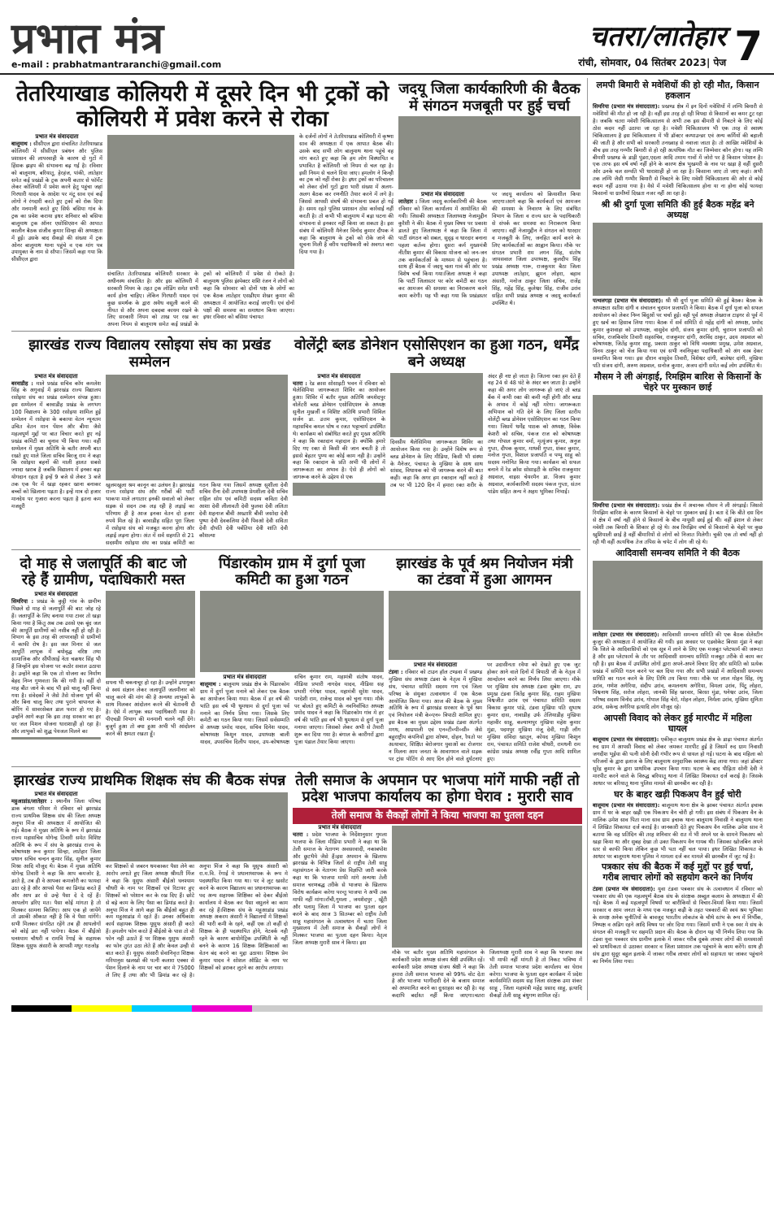प्रभात मंत्र
e-mail : prabhatmantraranchi@gmail.com
चतरा/लातेहार
रांची, सोमवार, 04 सितंबर 2023| पेज
7
तेतरियाखाड कोलियरी में दूसरे दिन भी ट्रकों को कोलियरी में प्रवेश करने से रोका
प्रभात मंत्र संवाददाता
बालूमाथ : सीसीएल द्वारा संचालित तेतरियाखाड कोलियरी में सीसीएल प्रबंधन और पुलिस प्रशासन की लापरवाही के कारण दो गुटों में हिंसक झड़प की संभावना बढ़ गई है। रविवार को बालूमाथ, बरियातू, हेरहंज, पांकी, लातेहार समेत कई प्रखंडों के ट्रक अपनी कतार से फॉर्मेट लेकर कोलियरी में प्रवेश करने हेतु पहुंचा जहां गिरधारी यादव के आदेश पर मंटू साव एवं कई लोगो ने रंगदारी करते हुए ट्रकों को रोक दिया और मनमानी करते हुए सिर्फ बसिया गांव के ट्रक का प्रवेश कराया इधर शनिवार को बसिया बालूमाथ ट्रक ऑनर एसोसिएशन की आपात कालीन बैठक संजीव कुमार सिन्हा की अध्यक्षता में हुई। उसके बाद सैकड़ो की संख्या में ट्रक ओनर बालूमाथ थाना पहुंचे व एक मांग पत्र उपायुक्त के नाम से सौपा। जिसमें कहा गया कि सीसीएल द्वारा
संचालित तेतरियाखाड कोलियरी सरकार के अधीनस्थ संचालित है। और इस कोलियरी में सरकारी नियम के तहत ट्रक लोडिंग समेत सभी कार्य होना चाहिए। लेकिन गिरधारी यादव एवं कुछ समर्थक के द्वारा अवैध वसूली करने की नीयत से और अपना दबदबा कायम रखने के लिए सरकारी नियम को ताख पर रख कर अपना नियम से बालूमाथ समेत कई प्रखंडों के ट्रकों को कोलियरी में प्रवेश से रोकते है। बालूमाथ पुलिस इंस्पेक्टर शशि रंजन ने लोगों को कहा कि सोमवार को दोनों पक्ष के लोगों का एक बैठक लातेहार एसडीएम शेखर कुमार की अध्यक्षता में आयोजित कराई जाएगी। एवं दोनों पक्षों की समस्या का समाधान किया जाएगा। इधर रविवार को बसिया पंचायत
के दर्जनों लोगों ने तेतरियाखाड कोलियरी में कृष्णा साव की अध्यक्षता में एक आपात बैठक की। उसके बाद सभी लोग बालूमाथ थाना पहुंचे वह मांग करते हुए कहा कि हम लोग विस्थापित व प्रभावित है कोलियरी जो नियम से चल रहा है। इसी नियम से चलने दिया जाए। हमलोग ने किन्ही का ट्रक को नहीं रोका है। इधर ट्रकों का परिचालन को लेकर दोनों गुटों द्वारा भारी संख्या में अलग-अलग बैठक कर रणनीति तैयार करने में लगे है। जिससे आपसी संघर्ष की संभावना प्रबल हो गई है। समय रहते पुलिस प्रशासन ठोस कार्रवाई नहीं करती है। तो कभी भी बालूमाथ में बड़ा घटना की संभावना से इनकार नहीं किया जा सकता है। इस संबंध में कोलियरी मैनेजर विनोद कुमार दीपक ने कहा कि बालूमाथ के ट्रकों को रोके जाने की सूचना मिली है वरीय पदाधिकारी को अवगत करा दिया गया है।
जदयू जिला कार्यकारिणी की बैठक में संगठन मजबूती पर हुई चर्चा
प्रभात मंत्र संवाददाता
लातेहार : जिला जदयू कार्यकारिणी की बैठक रविवार को जिला कार्यालय में आयोजित की गयी। जिसकी अध्यक्षता जिलाध्यक्ष नेजामुद्दीन कुरैशी ने की। बैठक में मुख्य विषय पर प्रकाश डालते हुए जिलाध्यक्ष ने कहा कि जिला में पार्टी संगठन को सबल, सुदृढ़ व धारदार बनाना पहला कर्तव्य होगा। दूसरा कर्म मुख्यमंत्री नीतीश कुमार की विकास योजना को जन-जन तक कार्यकर्ताओं के माध्यम से पहुंचाना है।साथ हीं बैठक में जदयू चला गावं की ओर पर विशेष चर्चा किया गया।जिला अध्यक्ष ने कहा कि पार्टी जिलास्तर पर कोर कमेटी का गठन कर आमजन की समस्या का निराकरण करने काम करेगी। यह भी कहा गया कि प्रखंडस्तर पर जदयू कार्यालय को क्रियाशील किया जाएगा।आगे कहा कि कार्यकर्ता एवं आमजन की समस्या के निवारण के लिए संबंधित विभाग के जिला व राज्य स्तर के पदाधिकारी से संपर्क कर समस्या का निराकरण किया जाएगा। वहीं नेजामुद्दीन ने संगठन को धारदार व मजबूती के लिए, जनहित कार्य करने के लिए कार्यकर्ताओं का आह्वान किया। मौके पर संगठन प्रभारी राम लगन सिंह, संतोष जायसवाल जिला उपाध्यक्ष, कुलदीप सिंह प्रखंड अध्यक्ष गारू, राजकुमार बैठा जिला उपाध्यक्ष लातेहार, झुमन लोहरा, बहाव अंसारी, मनोज ठाकुर जिला सचिव, राजेंद्र सिंह, महेंद्र सिंह, कुलेश्वर सिंह, राजीव उरांव सहित सभी प्रखंड अध्यक्ष व जदयू कार्यकर्ता उपस्थित थे।
झारखंड राज्य विद्यालय रसोइया संघ का प्रखंड सम्मेलन
प्रभात मंत्र संवाददाता
बरवाडीह : माले प्रखंड सचिव कॉम कमलेश सिंह के अगुवाई में झारखंड राज्य विद्यालय रसोइया संघ का प्रखंड सम्मेलन संपन्न हुआ। इस सम्मेलन में बरवाडीह प्रखंड के लगभग 100 विद्यालय के 300 रसोइया शामिल हुई सम्मेलन में रसोइया के बकाया वेतन न्यूनतम उचित वेतन मान पेंशन और बीमा जैसे महत्वपूर्ण मुद्दों पर बात विचार करते हुए नई प्रखंड कमिटी का चुनाव भी किया गया। वहीं सम्मेलन में मुख्य अतिथि के बतौर अपनी बात रखते हुए माले जिला सचिव बिरजू राम ने कहा कि रसोइया बहनों की माली हालत सबसे ज्यादा खराब है जबकि विद्यालय में इनका बड़ा योगदान रहता है इन्हें 9 बजे से लेकर 3 बजे तक एक पैर में खड़ा रहकर खाना बनाकर बच्चों को खिलाना पड़ता है। इन्हें मात्र दो हजार मानदेय पर गुजारा करना पड़ता है इतना कम मजदूरी
खुलमखुला श्रम कानून का उलंघन है। झारखंड राज्य रसोइया संघ और गरीबों की पार्टी भाकपा माले लगातार इनकी सवालो को लेकर सड़क से सदन तक लड़ रही है लड़ाई का परिणाम ही है आज इनका वेतन दो हजार रुपये मिल रहे है। बरवाडीह सहित पूरा जिला में रसोइया संघ को मजबूत करना होगा और लड़ाई लड़ना होगा। अंत में सर्व सहमति से 21 सदस्यीय रसोइया संघ का प्रखंड कमिटी का गठन किया गया जिसमें अध्यक्ष सुशीला देवी सचिव रीना देवी उपाध्यक्ष प्रेमशीला देवी सचिव राहिल सोय एवं कमिटी सदस्य कविता देवी आशा देवी लीलावती देवी फुलवा देवी ललिता देवी शहनाज बीवी अख्तारि बीवी जसोदा देवी पुष्पा देवी देवकलिया देवी पिवओ देवी सविता देवी दौपति देवी पर्बतिया देवी शांति देवी कौशल्या
वोलेंट्री ब्लड डोनेशन एसोसिएशन का हुआ गठन, धर्मेंद्र बने अध्यक्ष
प्रभात मंत्र संवाददाता
चतरा : रेड क्रास सोसाइटी भवन में रविवार को थेलेसिमिया जागरूकता शिविर का आयोजन हुआ। शिविर में बतौर मुख्य अतिथि जमशेदपुर वोलेंटरी ब्लड डोनेशन एसोसिएशन के अध्यक्ष सुनील मुखर्जी व विशिष्ट अतिथि प्रभारी सिविल सर्जन डा. उत्तम कुमार, एसोसिएशन के महासचिव कमल घोष व रजत भट्टाचार्य उपस्थित थे। कार्यक्रम को संबोधित करते हुए मुख्य अतिथि ने कहा कि रक्तदान महादान है। क्योंकि हमारे दिए गए रक्त से किसी की जान बचती है तो इससे बेहतर पुण्य का कोई काम नही है। उन्होंने कहा कि रक्तदान के प्रति अभी भी लोगों में जागरूकता का अभाव है। ऐसे ही लोगों को जागरूक करने के उद्देश्य से एक
दिवसीय थेलेसिमिया जागरूकता शिविर का आयोजन किया गया है। उन्होंने विशेष रूप से ब्लड डोनेशन के लिए मीडिया, किसी भी संस्था के मैनेजर, पंचायत के मुखिया के साथ साथ सांसद, विधायक को भी जागरूक करने की बात कही। कहा कि अगर हम रक्तदान नहीं करते हैं तब पर भी 120 दिन में हमारा रक्त शरीर के अंदर ही नष्ट हो जाता है। जितना रक्त हम देते हैं वह 24 से 48 घंटे के अंदर बन जाता है। उन्होंने कहा की अगर लोग जागरूक हो जाएं तो ब्लड बैंक में कभी रक्त की कमी नहीं होगी और ब्लड के अभाव में कोई नहीं मरेगा। जागरूकता अभियान को गति देने के लिए जिला स्तरीय वोलेंट्री ब्लड डोनेशन एसोसिएशन का गठन किया गया। जिसमें धर्मेंद्र पाठक को अध्यक्ष, विवेक केशरी को सचिव, पंकज राज को कोषाध्यक्ष तथा गोपाल कुमार वर्मा, मृत्युंजय कुमार, अनुज गुप्ता, दीपक कुमार, माधवी गुप्ता, शंकर कुमार, मनोज गुप्ता, विशाल प्रजापति व पप्पू साहू को सदस्य मनोनित किया गया। कार्यक्रम को सफल बनाने में रेड क्रॉस सोसाइटी के सचिव राजकुमार अग्रवाल, वाइस चेयरमैन डा. विजय कुमार अग्रवाल, कार्यकारिणी सदस्य पंकज गुप्ता, संतन पांडेय सहित अन्य ने अहम भूमिका निभाई।
दो माह से जलापूर्ति की बाट जो रहे हैं ग्रामीण, पदाधिकारी मस्त
प्रभात मंत्र संवाददाता
सिमरिया : प्रखंड के कुट्ठी गांव के ग्रामीण पिछले दो माह से जलापूर्ति की बाट जोह रहे हैं। जलापूर्ति के लिए बनाया गया टावर तो खड़ा किया गया है किंतु अब तक उससे एक बूंद जल की आपूर्ति ग्रामीणों को नसीब नहीं हो रही है। विभाग के इस तरह की लापरवाही से ग्रामीणों में काफी रोष है। इस जल मिनार से जल आपूर्ति लाभुक में बयोवृद्ध वरिष्ठ तथा सामाजिक और सीपीआई नेता चक्रधर सिंह भी हैं जिन्होंने इस योजना पर कठोर सवाल उठाया है। उन्होंने कहा कि एक तो योजना का निर्माण बेहद निम्न गुणवत्ता कि की गयी है। वहीं दो माह बीत जाने के बाद भी इसे चालू नहीं किया गया है। संवेदकों ने जैसे तैसे योजना पूर्ण की और बिना चालू किए तथा पुराने चापानल के बोरिंग में सावरसेबल डाल फरार हो गए है। उन्होंने आगे कहा कि इस तरह सरकार का हर घर जल मिशन योजना धाराशाही हो रहा है। और लाभुकों को शुद्ध पेयजल मिलने का
सपना भी चकनाचूर हो रहा है। उन्होंने उपायुक्त से स्वयं संज्ञान लेकर जलापूर्ति जलमीनार को चालू करने की मांग की है अन्यथा लाभुकों के साथ मिलकर आंदोलन करने की चेतावनी दी है। ऐसे में लाभुक त्रस्त पदाधिकारी मस्त है। पीएचडी विभाग की मनमानी चलने नहीं देंगे। बुजुर्ग हुआ तो क्या हुआ अभी भी आंदोलन करने की क्षमता रखता हूँ।
पिंडारकोम ग्राम में दुर्गा पूजा कमिटी का हुआ गठन
प्रभात मंत्र संवाददाता
बालूमाथ : बालूमाथ प्रखंड क्षेत्र के पिंडारकोम ग्राम में दुर्गा पूजा मनाने को लेकर एक बैठक का आयोजन किया गया। बैठक में हर वर्ष की भांति इस वर्ष भी धूमधाम से दुर्गा पूजा पर्व मनाने का निर्णय लिया गया। जिसके लिए कमेटी का गठन किया गया। जिसमें सर्वसम्मति से अध्यक्ष प्रमोद यादव, सचिव दिनेश यादव, कोषाध्यक्ष किशुन यादव, उपाध्यक्ष बाली यादव, उपसचिव दिलीप यादव, उप-कोषाध्यक्ष सचिन कुमार राम, महामंत्री संतोष यादव, मीडिया प्रभारी नागदेव यादव, मीडिया सह प्रभारी गंगेश्वर यादव, महामंत्री सुरेश यादव, परदेशी राम, राजेन्द्र यादव को चुना गया। मौके पर बोलते हुए कमिटी के नवनिर्वाचित अध्यक्ष प्रमोद यादव ने कहा कि पिंडारकोम गांव मे हर वर्ष की भांति इस वर्ष भी धूमधाम से दुर्गा पूजा मनाया जाएगा। जिसको लेकर अभी से तैयारी शुरू कर दिया गया है। बंगाल के कारीगरों द्वारा पूजा पंडाल तैयार किया जाएगा।
झारखंड के पूर्व श्रम नियोजन मंत्री का टंडवा में हुआ आगमन
प्रभात मंत्र संवाददाता
टंडवा : रविवार को टाउन हॉल टण्डवा में प्रखण्ड मुखिया संघ अध्यक्ष टंडवा के नेतृत्व में मुखिया संघ, पंचायत समिति सदस्य गण एवं जिला परिषद के संयुक्त तत्वावधान में एक बैठक आयोजित किया गया। आज की बैठक के मुख्य अतिथि के रूप में झारखंड सरकार के पूर्व श्रम एवं नियोजन मंत्री के०एन० त्रिपाठी शामिल हुए। इस बैठक का मुख्य उद्देश्य प्रखंड टंडवा अंतर्गत मगध, आम्रपाली एवं एन०टी०पी०सी० जैसे बहुराष्ट्रीय कंपनियों द्वारा शोषण, दोहन, रैयतो पर अत्याचार, शिक्षित बेरोजगार युवाओं का रोजगार न मिलना आम जनता के आवागमन वाले सड़क पर ट्रांस पोटिंग से आए दिन होने वाले दुर्घटनाएं पर उदासीनता रवैया को देखते हुए एक जुट होकर आने वाले दिनों में त्रिपाठी जी के नेतृत्व में आन्दोलन करने का निर्णय लिया जाएगा। मौके पर मुखिया संघ अध्यक्ष टंडवा सुबेश राम, उप प्रमुख टंडवा जितेंद्र कुमार सिंह, राहम मुखिया विश्वजीत उरांव एवं पंचायत समिति सदस्य विकास कुमार पांडे, टंडवा मुखिया पति सुभाष कुमार दास, नावाडीह उर्फ तेलियाडीह मुखिया महावीर साहू, कल्याणपुर मुखिया महेश कुमार मुंडा, पदमपुर मुखिया मंजू देवी, गाड़ी लौंग मुखिया संविदा खातून, कोयद मुखिया किशुन राम, पंचायत समिति राजेश चौधरी, रामधनी राम कांग्रेस प्रखंड अध्यक्ष रवींद्र गुप्ता आदि शामिल हुए।
झारखंड राज्य प्राथमिक शिक्षक संघ की बैठक संपन्न
प्रभात मंत्र संवाददाता
महुआडांड/लातेहार : स्थानीय जिला परिषद डाक बंगला परिसर मे रविवार को झारखंड राज्य प्राथमिक शिक्षक संघ की जिला अध्यक्ष अनुपा मिंज की अध्यक्षता में आयोजित की गई। बैठक मे मुख्य अतिथि के रूप में झारखंड राज्य महासचिव योगेन्द्र तिवारी समेत विशिष्ट अतिथि के रूप में संघ के झारखंड राज्य के कोषाध्यक्ष रूव कुमार सिन्हा, लातेहार जिला प्रधान सचिव चन्दन कुमार सिंह, सुनील कुमार मिश्रा आदि मौजूद थे। बैठक में मुख्य अतिथि योगेन्द्र तिवारी ने कहा कि आप कमजोर है, डरते है, तब ही वे आपका कमजोरी का फायदा उठा रहे है और आपसे पैसा का डिमांड करते हैं और आप डर से उन्हे पैसा दे दे रहें हैं। आपलोग डरिए मत। पैसा कोई मांगता है तो मिलकर सामना किजिए। आप एक हो जायेंगे तो उसकी औकात नही है कि वे पैसा मांगेंगे। सभी मिलकर संगठित रहेंगे तब ही आपलोगों को कोई डरा नहीं पायेगा। बैठक में बीईओ घनश्याम चौधरी व रामवि रेंगाई के सहायक शिक्षक यूसुफ अंसारी के आपसी मधुर गठजोड़
कर शिक्षकों से जबरन धमकाकर पैसा लेने का आरोप लगाते हुए जिला अध्यक्ष श्रीमती मिंज ने कहा कि यूसुफ अंसारी बीईओ घनश्याम चौधरी के नाम पर शिक्षकों एवं रिटायर हुए शिक्षकों को परेशान कर के रख दिए हैं। छोटे से बड़े काम के लिए पैसा का डिमांड करते है। अनुपा मिंज ने आगे कहा कि बीईओ बहुत ही कम महुआडांड मे रहते हैं। उनका अधिकांश कार्य सहायक शिक्षक यूसुफ अंसारी ही करते हैं। हमलोग फोन करते हैं बीईओ के पास तो वो फोन नही उठाते हैं पर शिक्षक यूसुफ अंसारी का फोन तुरंत उठा लेते हैं और केवल उन्ही से बात करते हैं। यूसुफ अंसारी सेवानिवृत्त शिक्षक मरियानुस खलखो की पत्नी कलारा एक्का से पेंशन दिलाने के नाम पर चार बार मे 75000 ले लिए हैं तथा और भी डिमांड कर रहे है। अनुपा मिंज ने कहा कि यूसुफ अंसारी को रा.म.वि. रेंगाई मे प्रधानाध्यापक के रूप मे पदस्थापित किया गया था। पर वे लुट खसोट करने के कारण विद्यालय का प्रधानाध्यापक का पद अन्य सहायक शिक्षिका को देकर बीईओ कार्यालय मे बैठक कर पैसा वसुलने का काम कर रहे हैं।शिक्षक संघ के महुआडांड प्रखंड अध्यक्ष अकरम अंसारी ने विद्यालयों मे शिक्षकों की भारी कमी के रहने, कहीं एक तो कहीं दो शिक्षक के ही पदस्थापित होने, नेटवर्क नही रहने के कारण बायोमेट्रिक उपस्थिती के नहीं बनने के कारण 16 शिक्षक शिक्षिकाओं का वेतन बंद करने का मुद्दा उठाया। शिक्षक प्रेम कुमार यादव ने सोशल ऑडिट के नाम पर शिक्षकों को डराकर लुटने का आरोप लगाया।
तेली समाज के अपमान पर भाजपा मांगें माफी नहीं तो प्रदेश भाजपा कार्यालय का होगा घेराव : मुरारी साव
तेली समाज के सैकड़ों लोगों ने किया भाजपा का पुतला दहन
प्रभात मंत्र संवाददाता
चतरा : प्रदेश भाजपा के निर्देशानुसार गुमला भाजपा के जिला मीडिया प्रभारी ने कहा था कि तेली समाज के नेतागण अवसरवादी, नकाबपोश और छुटभैये जैसे हैं।इस अपमान के खिलाफ झारखंड के विभिन्न जिलों से राष्ट्रीय तेली साहू महासंगठन के नेतागण प्रेस विज्ञप्ति जारी करके कहा था कि भाजपा माफी मांगे अन्यथा तेली समाज चरणबद्ध तरीके से भाजपा के खिलाफ विरोध कार्यक्रम करेगा परन्तु भाजपा ने अभी तक माफी नहीं मांगा।राँची,गुमला , जमशेदपुर , खूँटी और पलामु जिला में भाजपा का पुतला दहन करने के बाद आज 3 सितम्बर को राष्ट्रीय तेली साहू महासंगठन के तत्वावधान में चतरा जिला मुख्यालय में तेली समाज के सैकड़ों लोगों ने मिलकर भाजपा का पुतला दहन किया। नेतृत्व जिला अध्यक्ष मुरारी साव ने किया। इस
मौके पर बतौर मुख्य अतिथि महासंगठन के कार्यकारी प्रदेश अध्यक्ष संजय श्रेष्ठी उपस्थित रहें। कार्यकारी प्रदेश अध्यक्ष संजय श्रेष्ठी ने कहा कि हमारा तेली समाज भाजपा को 99% वोट देता है और भाजपा भागीदारी देने के बजाय समाज को अपमानित करने का दुःसाहस कर रही है। यह कदापि बर्दाश्त नहीं किया जाएगा।चतरा जिलाध्यक्ष मुरारी साव ने कहा कि भाजपा अब भी माफी नहीं मांगती है तो निकट भविष्य में तेली समाज भाजपा प्रदेश कार्यालय का घेराव करेगा। भाजपा के पुतला दहन कार्यक्रम में प्रदेश कार्यसमिति सदस्य सह जिला संरक्षक उमा शंकर साहू , जिला महामंत्री महेंद्र प्रसाद साहू, इत्यादि सैकड़ों तेली साहू बंधुगण शामिल रहें।
लमपी बिमारी से मवेशियों की हो रही मौत, किसान हकलान
सिमरिया (प्रभात मंत्र संवाददाता): प्रखण्ड क्षेत्र में इन दिनों मवेशियों में लम्पि बिमारी से मवेशियों की मौत हो जा रही है। वहीं इस तरह हो रही विपदा से किसानों का कमर टूट रहा है। जबकि चतरा मवेशी चिकित्सालय से अभी तक इस बीमारी से निबटने के लिए कोई ठोस कदम नहीं उठाया जा रहा है। मवेशी चिकित्सालय भी एक तरह से स्वास्थ चिकित्सालय है इस चिकित्सालय में भी डॉक्टर कम्पाउन्डर एवं अन्य कर्मियों की बहाली की जाती है और सभी को सरकारी तनख्वाह से नवाजा जाता है। तो आखिर मवेशियों के बीच इस तरह गम्भीर बिमारी से हो रही अत्यधिक मौत का जिम्मेवार कौन होगा। यह लम्पि बीमारी प्रखण्ड के डाड़ी पुंडरा,एदला आदि तमाम गावों में जोरो पर है किसान परेशान है। एक तरफ इस वर्ष वर्षा नहीं होने के कारण क्षेत्र भुखमरी के नाव पर खड़ा है वहीं दुसरी ओर उनके चल सम्पति भी धाराशाही हो जा रहा है। किसाना जाए तो जाए कहां। अभी तक लम्पि जैसी गम्भीर बिमारी से निबटने के लिए मवेशी चिकित्सालय की ओर से कोई कदम नहीं उठाया गया है। वैसे में मवेशी चिकित्सालय होना या ना होना कोई फायदा किसानों या ग्रामीणों दिखता नजर नहीं आ रहा है।
श्री श्री दुर्गा पूजा समिति की हुई बैठक महेंद्र बने अध्यक्ष
पत्थलगड़ा (प्रभात मंत्र संवाददाता): श्री श्री दुर्गा पूजा समिति की हुई बैठक। बैठक के अध्यक्षता सतीश दांगी व संचालन चुरामन प्रजापति ने किया। बैठक में दुर्गा पूजा को सफल आयोजन को लेकर निम्न बिंदुओं पर चर्चा हुई। वही पूर्व अध्यक्ष लेखराज टाइगर से पूर्व में हुए खर्च का हिसाब लिया गया। बैठक में सर्व समिति से महेंद्र दांगी को अध्यक्ष, प्रमोद कुमार कुशवाहा को उपाध्यक्ष, वासुदेव दांगी, संजय कुमार दांगी, चुरामन प्रजापति को सचिव, राजकिशोर तिवारी सहसचिव, राजकुमार दांगी, अरविंद ठाकुर, उदय अग्रवाल को कोषाध्यक्ष, जितेंद्र कुमार साहू, प्रकाश ठाकुर को विधि व्यवस्था प्रमुख, उमेश अग्रवाल, विनय ठाकुर को चेंज किया गया एवं सभी नवनियुक्त पदाधिकारी को अंग वस्त्र देकर सम्मानित किया गया। इस दौरान वासुदेव तिवारी, विशेश्वर दांगी, बालेश्वर दांगी, मुखिया पति संजय दांगी, अरुण अग्रवाल, सनोज कुमार, अजय दांगी समेत कई लोग उपस्थित थे।
मौसम ने ली अंगड़ाई, रिमझिम बारिश से किसानों के चेहरे पर मुस्कान छाई
सिमरिया (प्रभात मंत्र संवाददाता): प्रखंड क्षेत्र में अचानक मौसम ने ली अंगड़ाई। जिससे रिमझिम बारिश के कारण किसानों के चेहरे पर मुस्कान छाई है। बता दें कि बीते दस दिन से क्षेत्र में वर्षा नहीं होने से किसानों के बीच मायूसी छाई हुई थी। वहीं इंशान से लेकर मवेशी तक बिमारी के शिकार हो रहे थे। अब रिमझिम वर्षा से किसानों के चेहरे पर कुछ खुशियाली छाई है वहीं बीमारियों से लोगों को निजात मिलेगी। चुकी एक तो वर्षा नहीं हो रही थी वहीं अत्यधिक तेज तपिस के चपेट में लोग जी रहे थे।
आदिवासी समन्वय समिति ने की बैठक
लातेहार (प्रभात मंत्र संवाददाता): आदिवासी समन्वय समिति की एक बैठक सेलेस्टीन कुजुर की अध्यक्षता में आयोजित की गयी। इस अवसर पर एडवोकेट बिरसा मुंडा ने कहा कि जिले के आदिवासियों को एक सूत्र में लाने के लिए एक मजबूत प्लेटफार्म की जरूरत है और इस प्लेटफार्म के तौर पर आदिवासी समन्वय समिति मजबूत तरीके से काम कर रही है। इस बैठक में उपस्थित लोगों द्वारा अपने-अपने विचार दिए और समिति को प्रत्येक प्रखंड में समिति गठन करने पर बल दिया गया और सभी प्रखंडों में आदिवासी समन्वय समिति का गठन करने के लिए तिथि तय किया गया। मौके पर लाल मोहन सिंह, रंथु उरांव, गणेश अगेरिया, संदीप उरांव, कमलनाथ अगेरिया, विमला उरांव, पिंटू लोहरा, विश्वनाथ सिंह, सरोज लोहरा, जानकी सिंह खरवार, बिरसा मुंडा, धनेश्वर उरांव, जिला परिषद सदस्य विनोद उरांव, गोपाल सिंह चेरो, मोहन लोहरा, निर्मला उरांव, मुखिया सुनिता उरांव, सकेन्द्र अगेरिया इत्यादि लोग मौजूद रहे।
आपसी विवाद को लेकर हुई मारपीट में महिला घायल
बालूमाथ (प्रभात मंत्र संवाददाता): एकीकृत बालूमाथ प्रखंड क्षेत्र के डाढ़ा पंचायत अंतर्गत रुद ग्राम में आपसी विवाद को लेकर जमकर मारपीट हुई है जिसमें रुद ग्राम निवासी जगदीश भूईया की पत्नी सोनी देवी गंभीर रूप से घायल हो गई। घटना के बाद महिला को परिजनों के द्वारा इलाज के लिए बालूमाथ समुदायिक स्वास्थ्य केंद्र लाया गया। जहां डॉक्टर सुरेंद्र कुमार के द्वारा प्राथमिक उपचार किया गया। घटना के बाद पीड़िता सोनी देवी ने मारपीट करने वाले के विरुद्ध बरियातू थाना में लिखित शिकायत दर्ज कराई है। जिसके आधार पर बरियातू थाना पुलिस मामले की छानबीन कर रही है।
घर के बाहर खड़ी पिकअप वैन हुई चोरी
बालूमाथ (प्रभात मंत्र संवाददाता): बालूमाथ थाना क्षेत्र के झाबर पंचायत अंतर्गत इचाक ग्राम में घर के बाहर खड़ी एक पिकअप वैन चोरी हो गयी। इस संबंध में पिकअप वैन के मालिक उमेश साव पिता माना साव ग्राम इचाक थाना बालूमाथ निवासी ने बालूमाथ थाना में लिखित शिकायत दर्ज कराई है। जानकारी देते हुए पिकअप वैन मालिक उमेश साव ने बताया कि वह प्रतिदिन की तरह शनिवार की रात में भी अपने घर के सामने पिकअप को खड़ा किया था और सुबह देखा तो उक्त पिकअप वैन गायब थी। जिसका खोजबिन अपने स्तर से काफी किया लेकिन कुछ भी पता नहीं चल पाया। इधर लिखित शिकायत के आधार पर बालूमाथ थाना पुलिस ने मामला दर्ज कर मामले की छानबीन में जुट गई है।
पत्रकार संघ की बैठक में कई मुद्दों पर हुई चर्चा, गरीब लाचार लोगों को सहयोग करने का निर्णय
टंडवा (प्रभात मंत्र संवाददाता): युवा टंडवा पत्रकार संघ के तत्वावधान में रविवार को पत्रकार संघ की एक महत्वपूर्ण बैठक संघ के संरक्षक अब्दुल कलाम के अध्यक्षता में की गई। बैठक में कई महत्वपूर्ण विषयों पर बारीकियों से विचार-विमर्श किया गया। जिसमें सरकार व आम जनता के मध्य एक मजबूत कड़ी के तहत पत्रकारों की स्वयं श्रम भूमिका के समक्ष अनेक चुनौतियों के बावजूद भारतीय लोकतंत्र के चौथे स्तंभ के रूप में निर्भीक, निष्पक्ष व अडिग रहने आदि विषय पर जोर दिया गया। जिसमें सभी ने एक स्वर मे संघ के संगठन की मजबूती पर सहमति प्रदान की। बैठक के दौरान यह भी निर्णय लिया गया कि टंडवा युवा पत्रकार संघ ग्रामीण इलाके में जाकर गरीब दुबके लाचार लोगों की समस्याओं को प्राथमिकता से उठाकर सरकार व जिला प्रशासन तक पहुंचाने के काम करेंगे। साथ ही संघ द्वारा सुदूर बहुल इलाके में जाकर गरीब लाचार लोगों को सहायता घर जाकर पहुंचाने का निर्णय लिया गया।